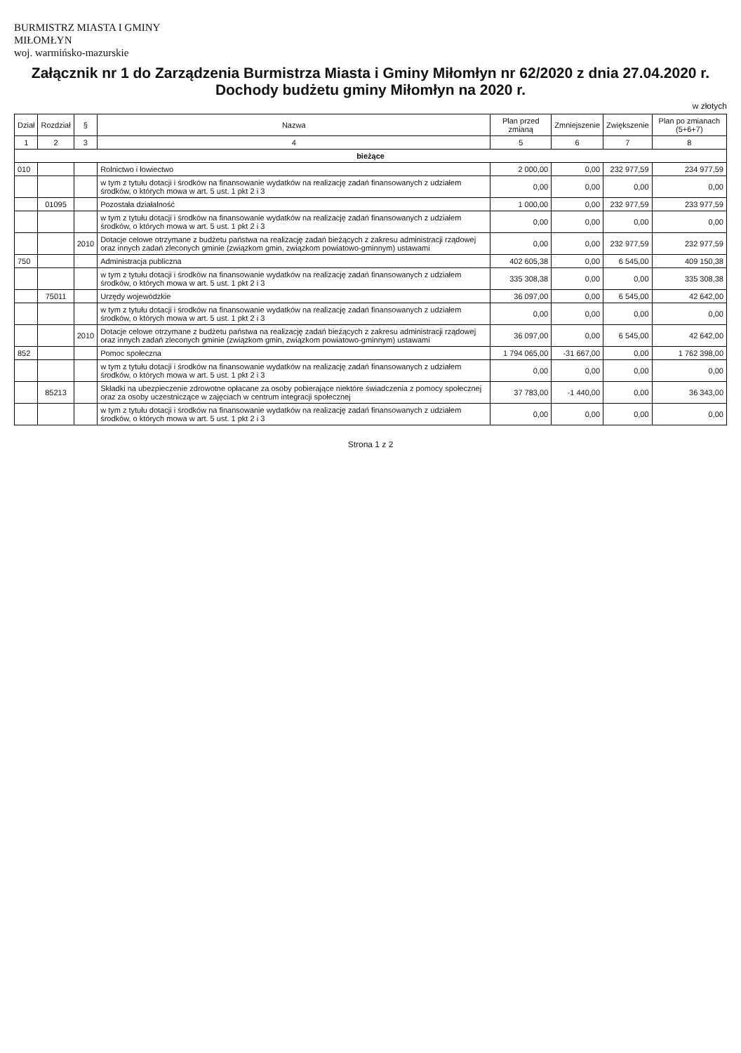BURMISTRZ MIASTA I GMINY
MIŁOMŁYN
woj. warmińsko-mazurskie
Załącznik nr 1 do Zarządzenia Burmistrza Miasta i Gminy Miłomłyn nr 62/2020 z dnia 27.04.2020 r. Dochody budżetu gminy Miłomłyn na 2020 r.
w złotych
| Dział | Rozdział | § | Nazwa | Plan przed zmianą | Zmniejszenie | Zwiększenie | Plan po zmianach (5+6+7) |
| --- | --- | --- | --- | --- | --- | --- | --- |
| 1 | 2 | 3 | 4 | 5 | 6 | 7 | 8 |
| bieżące | | | | | | | |
| 010 | | | Rolnictwo i łowiectwo | 2 000,00 | 0,00 | 232 977,59 | 234 977,59 |
| | | | w tym z tytułu dotacji i środków na finansowanie wydatków na realizację zadań finansowanych z udziałem środków, o których mowa w art. 5 ust. 1 pkt 2 i 3 | 0,00 | 0,00 | 0,00 | 0,00 |
| | 01095 | | Pozostała działalność | 1 000,00 | 0,00 | 232 977,59 | 233 977,59 |
| | | | w tym z tytułu dotacji i środków na finansowanie wydatków na realizację zadań finansowanych z udziałem środków, o których mowa w art. 5 ust. 1 pkt 2 i 3 | 0,00 | 0,00 | 0,00 | 0,00 |
| | | 2010 | Dotacje celowe otrzymane z budżetu państwa na realizację zadań bieżących z zakresu administracji rządowej oraz innych zadań zleconych gminie (związkom gmin, związkom powiatowo-gminnym) ustawami | 0,00 | 0,00 | 232 977,59 | 232 977,59 |
| 750 | | | Administracja publiczna | 402 605,38 | 0,00 | 6 545,00 | 409 150,38 |
| | | | w tym z tytułu dotacji i środków na finansowanie wydatków na realizację zadań finansowanych z udziałem środków, o których mowa w art. 5 ust. 1 pkt 2 i 3 | 335 308,38 | 0,00 | 0,00 | 335 308,38 |
| | 75011 | | Urzędy wojewódzkie | 36 097,00 | 0,00 | 6 545,00 | 42 642,00 |
| | | | w tym z tytułu dotacji i środków na finansowanie wydatków na realizację zadań finansowanych z udziałem środków, o których mowa w art. 5 ust. 1 pkt 2 i 3 | 0,00 | 0,00 | 0,00 | 0,00 |
| | | 2010 | Dotacje celowe otrzymane z budżetu państwa na realizację zadań bieżących z zakresu administracji rządowej oraz innych zadań zleconych gminie (związkom gmin, związkom powiatowo-gminnym) ustawami | 36 097,00 | 0,00 | 6 545,00 | 42 642,00 |
| 852 | | | Pomoc społeczna | 1 794 065,00 | -31 667,00 | 0,00 | 1 762 398,00 |
| | | | w tym z tytułu dotacji i środków na finansowanie wydatków na realizację zadań finansowanych z udziałem środków, o których mowa w art. 5 ust. 1 pkt 2 i 3 | 0,00 | 0,00 | 0,00 | 0,00 |
| | 85213 | | Składki na ubezpieczenie zdrowotne opłacane za osoby pobierające niektóre świadczenia z pomocy społecznej oraz za osoby uczestniczące w zajęciach w centrum integracji społecznej | 37 783,00 | -1 440,00 | 0,00 | 36 343,00 |
| | | | w tym z tytułu dotacji i środków na finansowanie wydatków na realizację zadań finansowanych z udziałem środków, o których mowa w art. 5 ust. 1 pkt 2 i 3 | 0,00 | 0,00 | 0,00 | 0,00 |
Strona 1 z 2